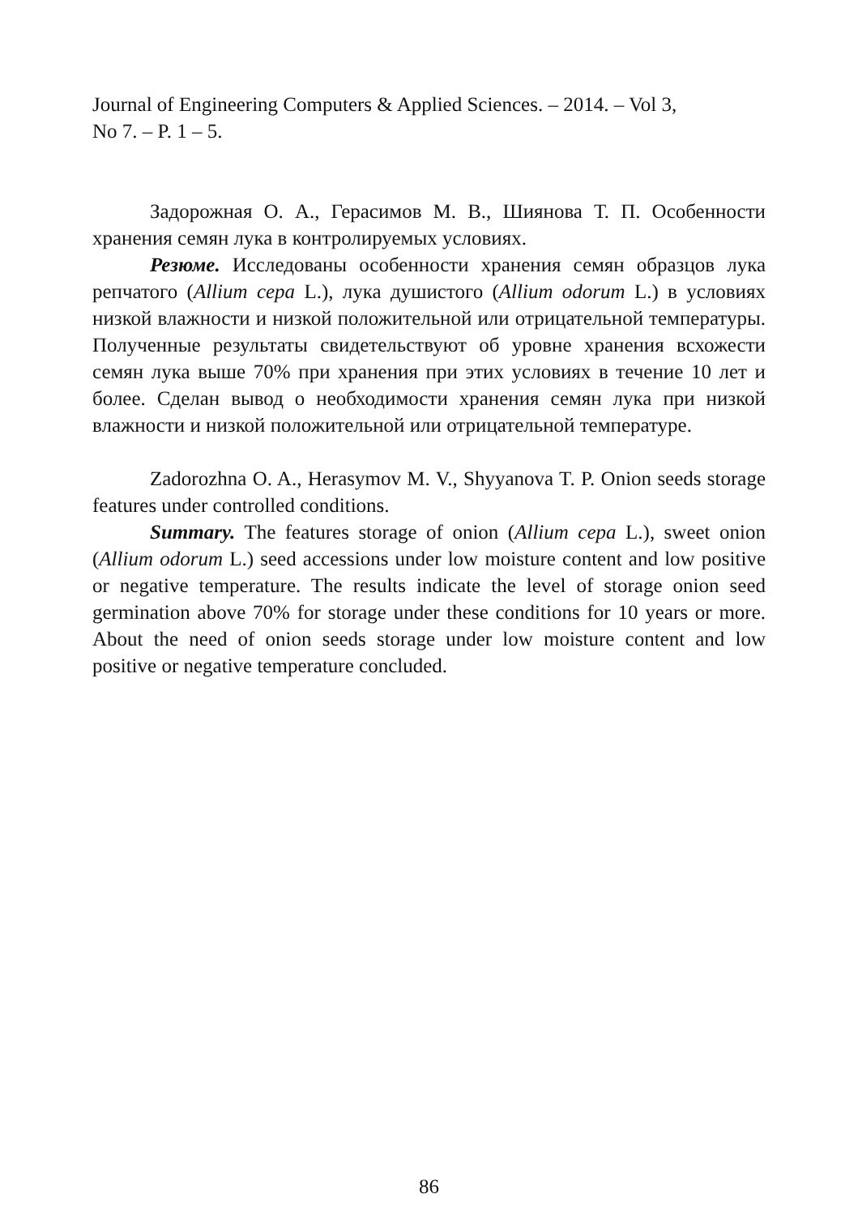Journal of Engineering Computers & Applied Sciences. – 2014. – Vol 3,
No 7. – P. 1 – 5.
Задорожная О. А., Герасимов М. В., Шиянова Т. П. Особенности хранения семян лука в контролируемых условиях.
Резюме. Исследованы особенности хранения семян образцов лука репчатого (Allium cepa L.), лука душистого (Allium odorum L.) в условиях низкой влажности и низкой положительной или отрицательной температуры. Полученные результаты свидетельствуют об уровне хранения всхожести семян лука выше 70% при хранения при этих условиях в течение 10 лет и более. Сделан вывод о необходимости хранения семян лука при низкой влажности и низкой положительной или отрицательной температуре.
Zadorozhna O. A., Herasymov M. V., Shyyanova T. P. Onion seeds storage features under controlled conditions.
Summary. The features storage of onion (Allium cepa L.), sweet onion (Allium odorum L.) seed accessions under low moisture content and low positive or negative temperature. The results indicate the level of storage onion seed germination above 70% for storage under these conditions for 10 years or more. About the need of onion seeds storage under low moisture content and low positive or negative temperature concluded.
86